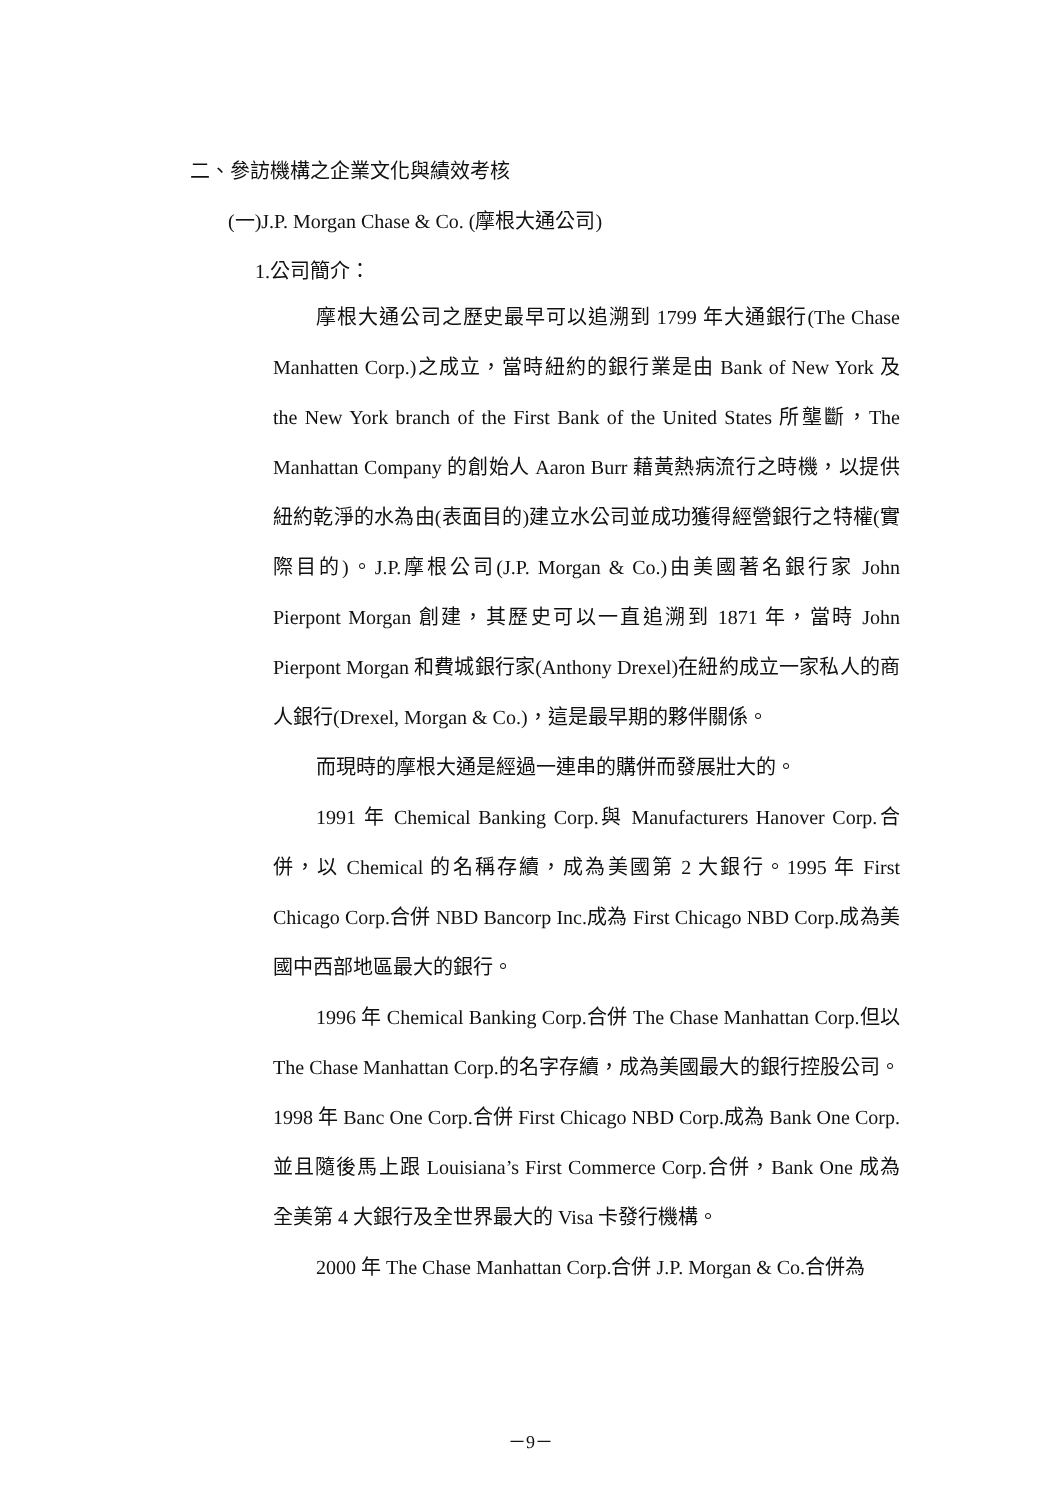二、參訪機構之企業文化與績效考核
(一)J.P. Morgan Chase & Co. (摩根大通公司)
1.公司簡介：
摩根大通公司之歷史最早可以追溯到 1799 年大通銀行(The Chase Manhatten Corp.)之成立，當時紐約的銀行業是由 Bank of New York 及 the New York branch of the First Bank of the United States 所壟斷，The Manhattan Company 的創始人 Aaron Burr 藉黃熱病流行之時機，以提供紐約乾淨的水為由(表面目的)建立水公司並成功獲得經營銀行之特權(實際目的)。J.P.摩根公司(J.P. Morgan & Co.)由美國著名銀行家 John Pierpont Morgan 創建，其歷史可以一直追溯到 1871 年，當時 John Pierpont Morgan 和費城銀行家(Anthony Drexel)在紐約成立一家私人的商人銀行(Drexel, Morgan & Co.)，這是最早期的夥伴關係。
而現時的摩根大通是經過一連串的購併而發展壯大的。
1991 年 Chemical Banking Corp.與 Manufacturers Hanover Corp.合併，以 Chemical 的名稱存續，成為美國第 2 大銀行。1995 年 First Chicago Corp.合併 NBD Bancorp Inc.成為 First Chicago NBD Corp.成為美國中西部地區最大的銀行。
1996 年 Chemical Banking Corp.合併 The Chase Manhattan Corp.但以 The Chase Manhattan Corp.的名字存續，成為美國最大的銀行控股公司。1998 年 Banc One Corp.合併 First Chicago NBD Corp.成為 Bank One Corp.並且隨後馬上跟 Louisiana’s First Commerce Corp.合併，Bank One 成為全美第 4 大銀行及全世界最大的 Visa 卡發行機構。
2000 年 The Chase Manhattan Corp.合併 J.P. Morgan & Co.合併為
－9－